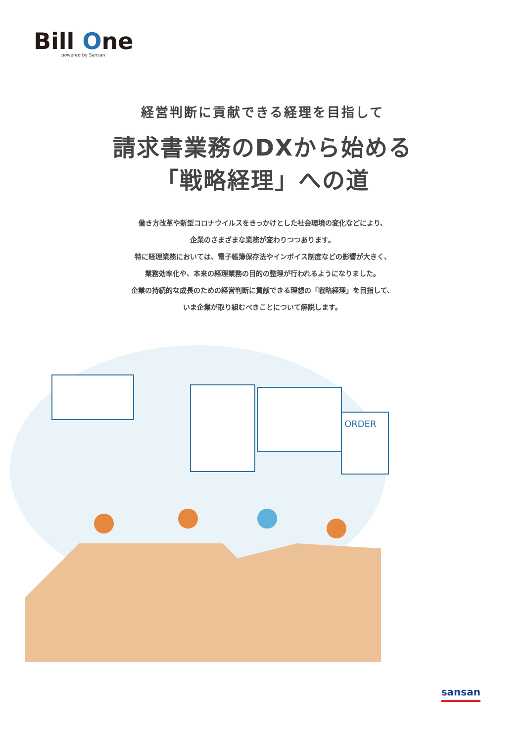Bill One
powered by Sansan
経営判断に貢献できる経理を目指して
請求書業務のDXから始める
「戦略経理」への道
働き方改革や新型コロナウイルスをきっかけとした社会環境の変化などにより、
企業のさまざまな業務が変わりつつあります。
特に経理業務においては、電子帳簿保存法やインボイス制度などの影響が大きく、
業務効率化や、本来の経理業務の目的の整理が行われるようになりました。
企業の持続的な成長のための経営判断に貢献できる理想の「戦略経理」を目指して、
いま企業が取り組むべきことについて解説します。
ORDER
sansan